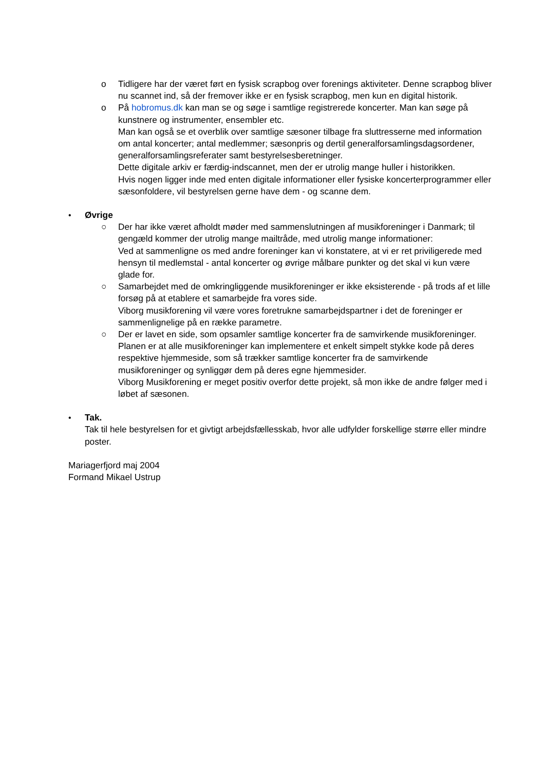o Tidligere har der været ført en fysisk scrapbog over forenings aktiviteter. Denne scrapbog bliver nu scannet ind, så der fremover ikke er en fysisk scrapbog, men kun en digital historik.
o På hobromus.dk kan man se og søge i samtlige registrerede koncerter. Man kan søge på kunstnere og instrumenter, ensembler etc.
Man kan også se et overblik over samtlige sæsoner tilbage fra sluttresserne med information om antal koncerter; antal medlemmer; sæsonpris og dertil generalforsamlingsdagsordener, generalforsamlingsreferater samt bestyrelsesberetninger.
Dette digitale arkiv er færdig-indscannet, men der er utrolig mange huller i historikken.
Hvis nogen ligger inde med enten digitale informationer eller fysiske koncerterprogrammer eller sæsonfoldere, vil bestyrelsen gerne have dem - og scanne dem.
• Øvrige
○ Der har ikke været afholdt møder med sammenslutningen af musikforeninger i Danmark; til gengæld kommer der utrolig mange mailtråde, med utrolig mange informationer:
Ved at sammenligne os med andre foreninger kan vi konstatere, at vi er ret priviligerede med hensyn til medlemstal - antal koncerter og øvrige målbare punkter og det skal vi kun være glade for.
○ Samarbejdet med de omkringliggende musikforeninger er ikke eksisterende - på trods af et lille forsøg på at etablere et samarbejde fra vores side.
Viborg musikforening vil være vores foretrukne samarbejdspartner i det de foreninger er sammenlignelige på en række parametre.
○ Der er lavet en side, som opsamler samtlige koncerter fra de samvirkende musikforeninger.
Planen er at alle musikforeninger kan implementere et enkelt simpelt stykke kode på deres respektive hjemmeside, som så trækker samtlige koncerter fra de samvirkende musikforeninger og synliggør dem på deres egne hjemmesider.
Viborg Musikforening er meget positiv overfor dette projekt, så mon ikke de andre følger med i løbet af sæsonen.
• Tak.
Tak til hele bestyrelsen for et givtigt arbejdsfællesskab, hvor alle udfylder forskellige større eller mindre poster.
Mariagerfjord maj 2004
Formand Mikael Ustrup